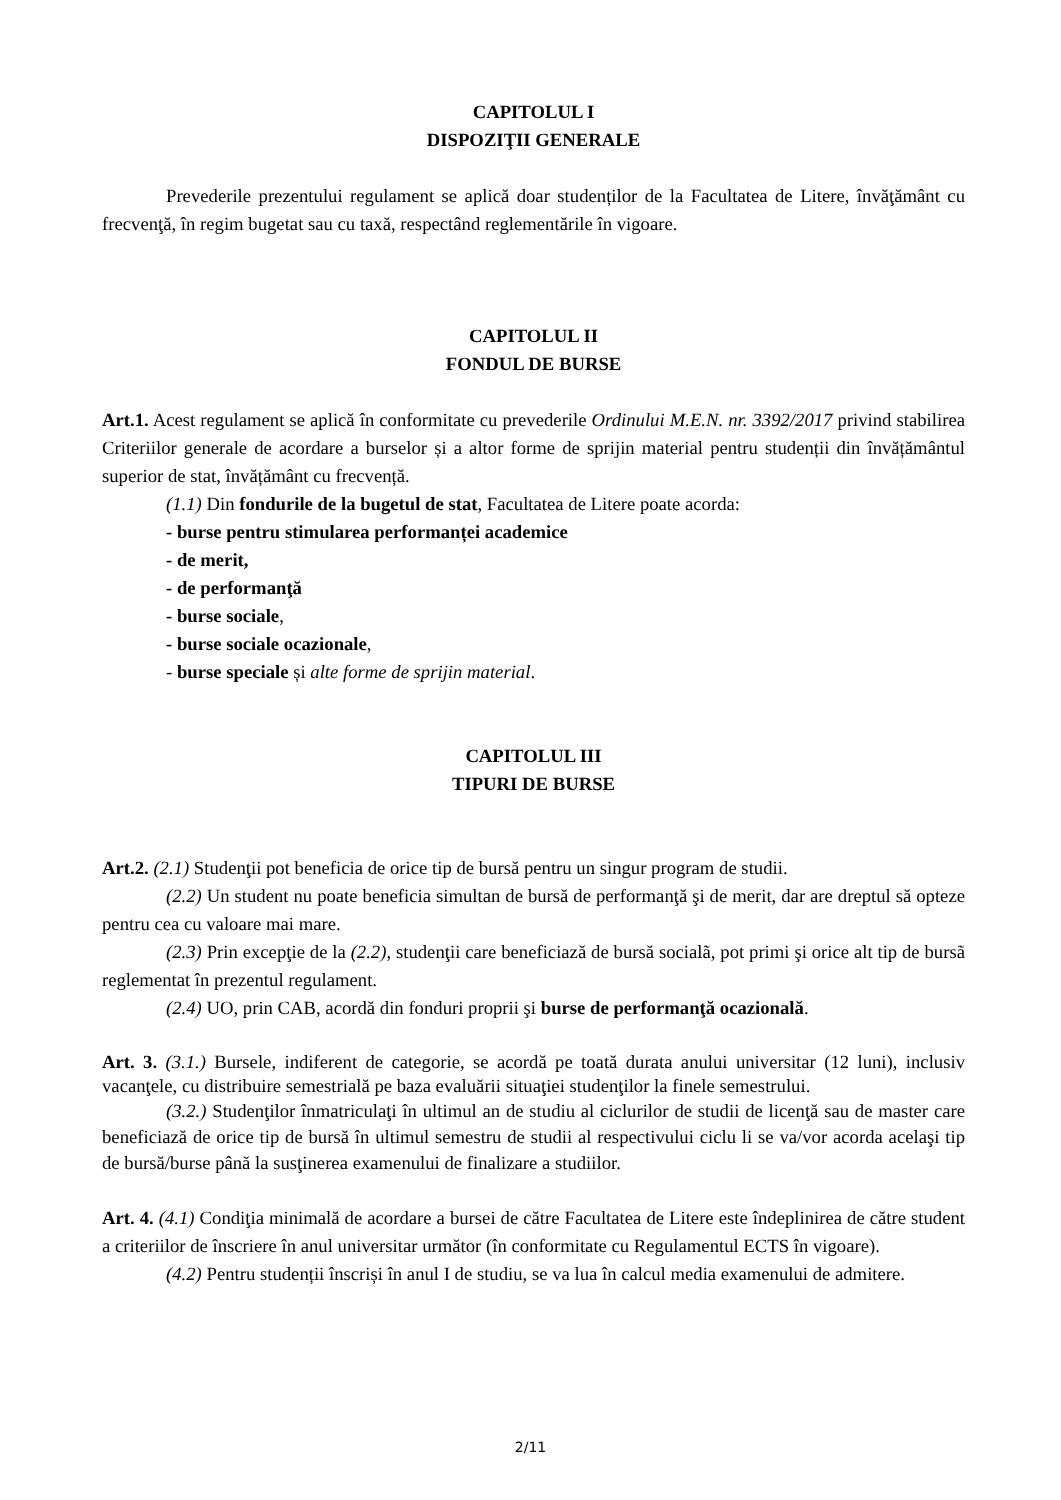CAPITOLUL I
DISPOZIŢII GENERALE
Prevederile prezentului regulament se aplică doar studenților de la Facultatea de Litere, învăţământ cu frecvenţă, în regim bugetat sau cu taxă, respectând reglementările în vigoare.
CAPITOLUL II
FONDUL DE BURSE
Art.1. Acest regulament se aplică în conformitate cu prevederile Ordinului M.E.N. nr. 3392/2017 privind stabilirea Criteriilor generale de acordare a burselor și a altor forme de sprijin material pentru studenții din învățământul superior de stat, învățământ cu frecvență.
(1.1) Din fondurile de la bugetul de stat, Facultatea de Litere poate acorda:
- burse pentru stimularea performanței academice
- de merit,
- de performanţă
- burse sociale,
- burse sociale ocazionale,
- burse speciale și alte forme de sprijin material.
CAPITOLUL III
TIPURI DE BURSE
Art.2. (2.1) Studenţii pot beneficia de orice tip de bursă pentru un singur program de studii.
(2.2) Un student nu poate beneficia simultan de bursă de performanţă şi de merit, dar are dreptul să opteze pentru cea cu valoare mai mare.
(2.3) Prin excepţie de la (2.2), studenţii care beneficiază de bursă socialã, pot primi şi orice alt tip de bursã reglementat în prezentul regulament.
(2.4) UO, prin CAB, acordă din fonduri proprii şi burse de performanţă ocazională.
Art. 3. (3.1.) Bursele, indiferent de categorie, se acordă pe toată durata anului universitar (12 luni), inclusiv vacanţele, cu distribuire semestrială pe baza evaluării situaţiei studenţilor la finele semestrului.
(3.2.) Studenţilor înmatriculaţi în ultimul an de studiu al ciclurilor de studii de licenţă sau de master care beneficiază de orice tip de bursă în ultimul semestru de studii al respectivului ciclu li se va/vor acorda acelaşi tip de bursă/burse până la susţinerea examenului de finalizare a studiilor.
Art. 4. (4.1) Condiţia minimală de acordare a bursei de către Facultatea de Litere este îndeplinirea de către student a criteriilor de înscriere în anul universitar următor (în conformitate cu Regulamentul ECTS în vigoare).
(4.2) Pentru studenții înscriși în anul I de studiu, se va lua în calcul media examenului de admitere.
2/11